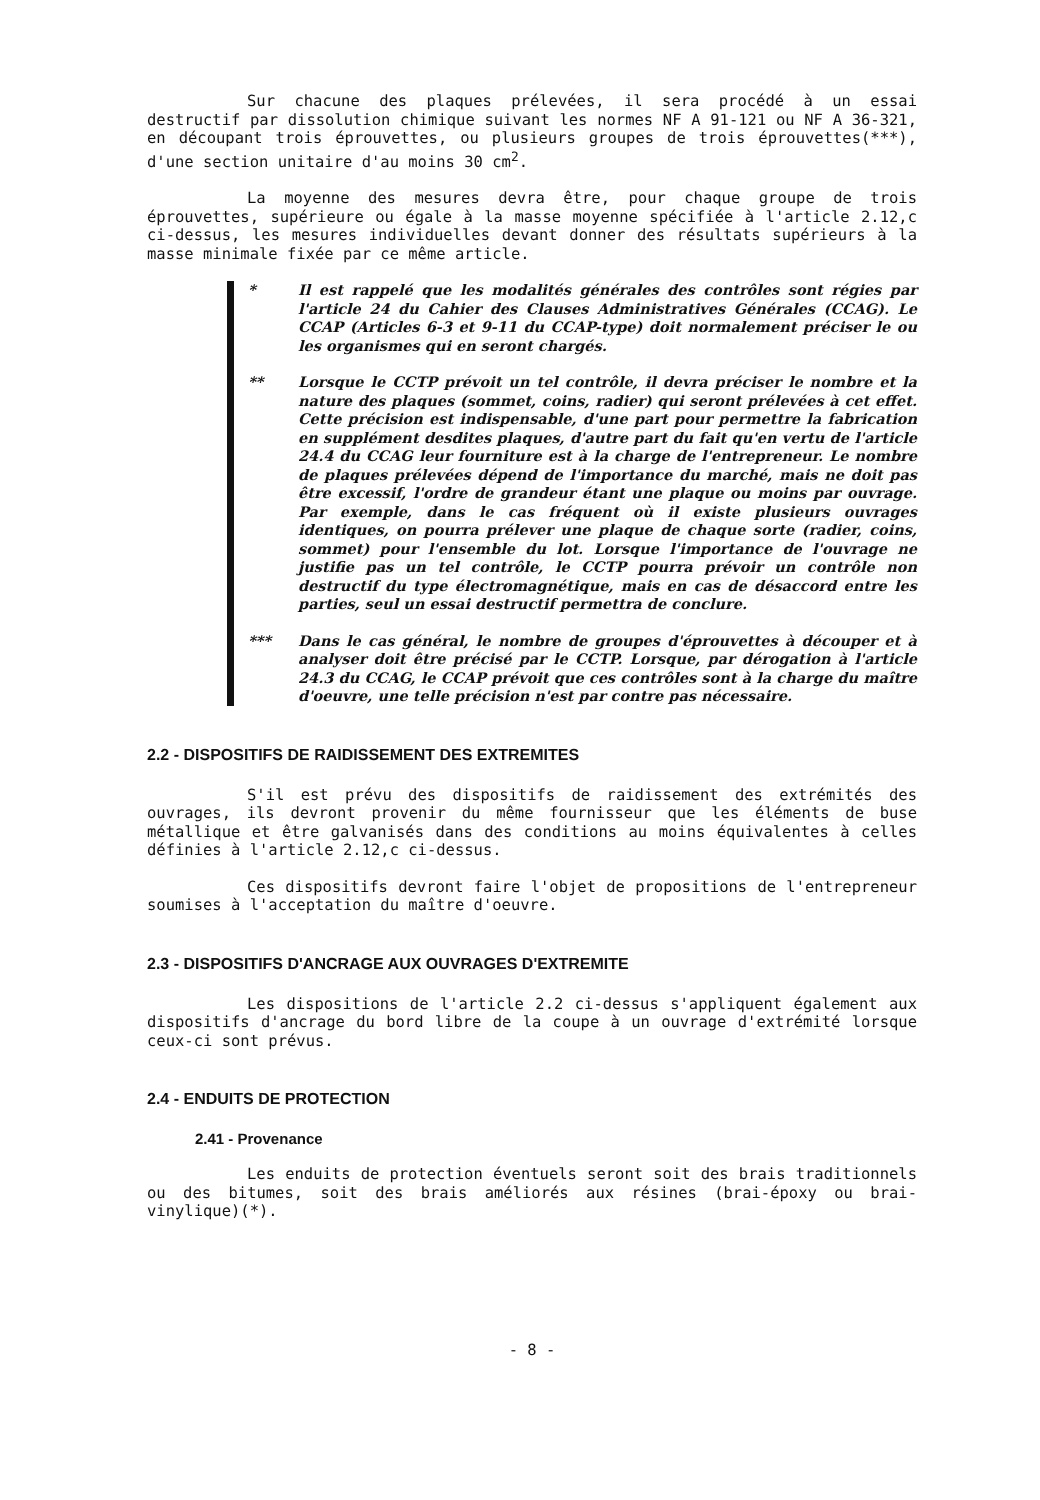Sur chacune des plaques prélevées, il sera procédé à un essai destructif par dissolution chimique suivant les normes NF A 91-121 ou NF A 36-321, en découpant trois éprouvettes, ou plusieurs groupes de trois éprouvettes(***), d'une section unitaire d'au moins 30 cm<sup>2</sup>.
La moyenne des mesures devra être, pour chaque groupe de trois éprouvettes, supérieure ou égale à la masse moyenne spécifiée à l'article 2.12,c ci-dessus, les mesures individuelles devant donner des résultats supérieurs à la masse minimale fixée par ce même article.
* Il est rappelé que les modalités générales des contrôles sont régies par l'article 24 du Cahier des Clauses Administratives Générales (CCAG). Le CCAP (Articles 6-3 et 9-11 du CCAP-type) doit normalement préciser le ou les organismes qui en seront chargés.
** Lorsque le CCTP prévoit un tel contrôle, il devra préciser le nombre et la nature des plaques (sommet, coins, radier) qui seront prélevées à cet effet. Cette précision est indispensable, d'une part pour permettre la fabrication en supplément desdites plaques, d'autre part du fait qu'en vertu de l'article 24.4 du CCAG leur fourniture est à la charge de l'entrepreneur. Le nombre de plaques prélevées dépend de l'importance du marché, mais ne doit pas être excessif, l'ordre de grandeur étant une plaque ou moins par ouvrage. Par exemple, dans le cas fréquent où il existe plusieurs ouvrages identiques, on pourra prélever une plaque de chaque sorte (radier, coins, sommet) pour l'ensemble du lot. Lorsque l'importance de l'ouvrage ne justifie pas un tel contrôle, le CCTP pourra prévoir un contrôle non destructif du type électromagnétique, mais en cas de désaccord entre les parties, seul un essai destructif permettra de conclure.
*** Dans le cas général, le nombre de groupes d'éprouvettes à découper et à analyser doit être précisé par le CCTP. Lorsque, par dérogation à l'article 24.3 du CCAG, le CCAP prévoit que ces contrôles sont à la charge du maître d'oeuvre, une telle précision n'est par contre pas nécessaire.
2.2 - DISPOSITIFS DE RAIDISSEMENT DES EXTREMITES
S'il est prévu des dispositifs de raidissement des extrémités des ouvrages, ils devront provenir du même fournisseur que les éléments de buse métallique et être galvanisés dans des conditions au moins équivalentes à celles définies à l'article 2.12,c ci-dessus.
Ces dispositifs devront faire l'objet de propositions de l'entrepreneur soumises à l'acceptation du maître d'oeuvre.
2.3 - DISPOSITIFS D'ANCRAGE AUX OUVRAGES D'EXTREMITE
Les dispositions de l'article 2.2 ci-dessus s'appliquent également aux dispositifs d'ancrage du bord libre de la coupe à un ouvrage d'extrémité lorsque ceux-ci sont prévus.
2.4 - ENDUITS DE PROTECTION
2.41 - Provenance
Les enduits de protection éventuels seront soit des brais traditionnels ou des bitumes, soit des brais améliorés aux résines (brai-époxy ou brai-vinylique)(*).
- 8 -